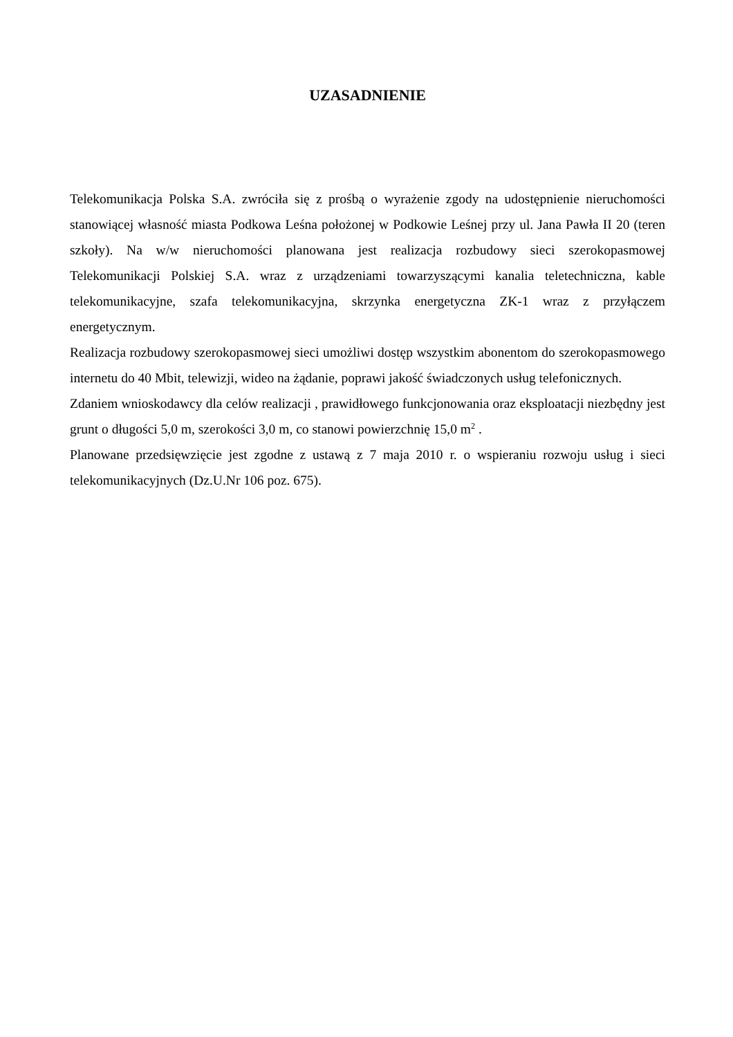UZASADNIENIE
Telekomunikacja Polska S.A. zwróciła się z prośbą o wyrażenie zgody na udostępnienie nieruchomości stanowiącej własność miasta Podkowa Leśna położonej w Podkowie Leśnej przy ul. Jana Pawła II 20 (teren szkoły). Na w/w nieruchomości planowana jest realizacja rozbudowy sieci szerokopasmowej Telekomunikacji Polskiej S.A. wraz z urządzeniami towarzyszącymi kanalia teletechniczna, kable telekomunikacyjne, szafa telekomunikacyjna, skrzynka energetyczna ZK-1 wraz z przyłączem energetycznym.
Realizacja rozbudowy szerokopasmowej sieci umożliwi dostęp wszystkim abonentom do szerokopasmowego internetu do 40 Mbit, telewizji, wideo na żądanie, poprawi jakość świadczonych usług telefonicznych.
Zdaniem wnioskodawcy dla celów realizacji , prawidłowego funkcjonowania oraz eksploatacji niezbędny jest grunt o długości 5,0 m, szerokości 3,0 m, co stanowi powierzchnię 15,0 m<sup>2</sup> .
Planowane przedsięwzięcie jest zgodne z ustawą z 7 maja 2010 r. o wspieraniu rozwoju usług i sieci telekomunikacyjnych (Dz.U.Nr 106 poz. 675).